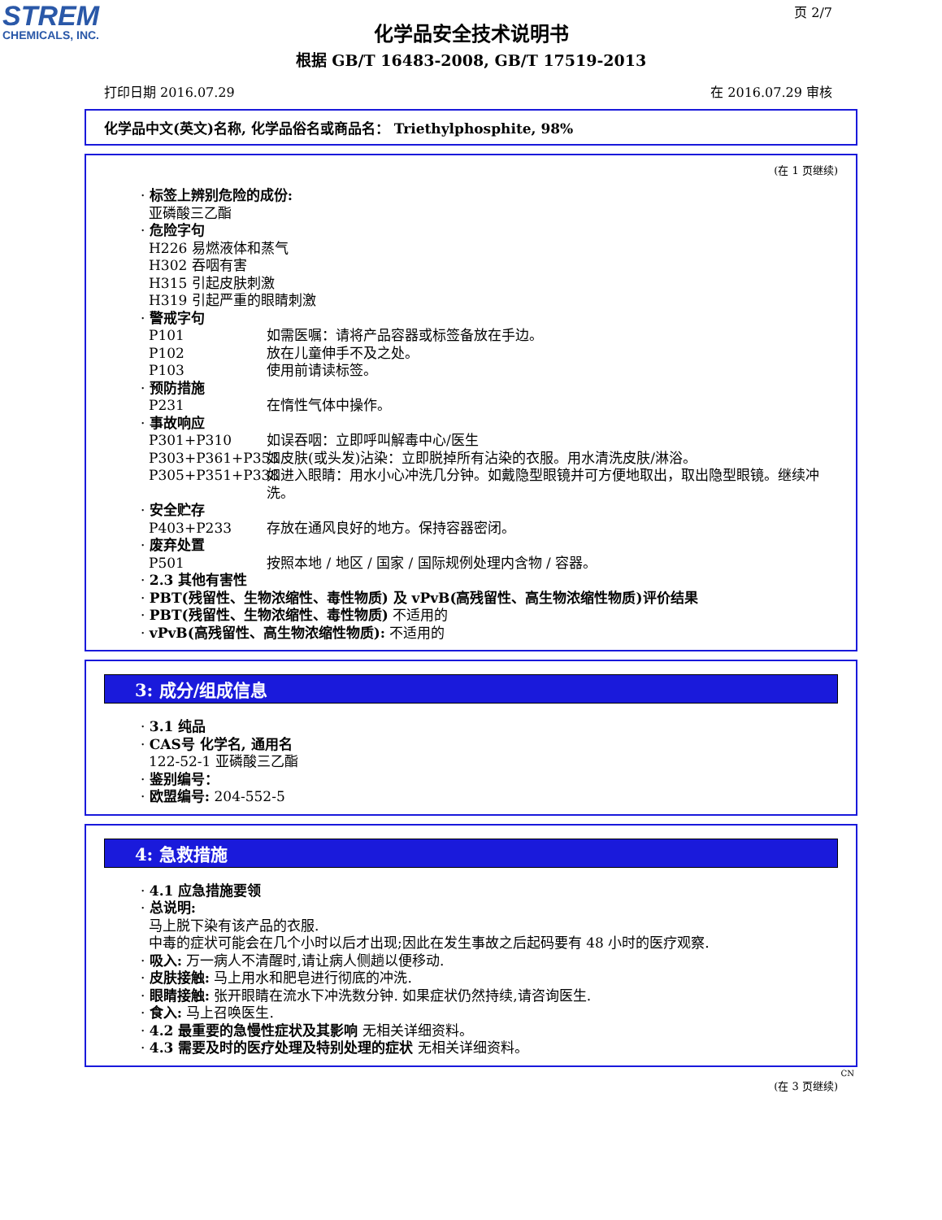STREM
CHEMICALS, INC.
页 2/7
化学品安全技术说明书
根据 GB/T 16483-2008, GB/T 17519-2013
打印日期 2016.07.29 在 2016.07.29 审核
化学品中文(英文)名称, 化学品俗名或商品名： Triethylphosphite, 98%
(在 1 页继续)
· 标签上辨别危险的成份:
亚磷酸三乙酯
· 危险字句
H226 易燃液体和蒸气
H302 吞咽有害
H315 引起皮肤刺激
H319 引起严重的眼睛刺激
· 警戒字句
P101 如需医嘱：请将产品容器或标签备放在手边。
P102 放在儿童伸手不及之处。
P103 使用前请读标签。
· 预防措施
P231 在惰性气体中操作。
· 事故响应
P301+P310 如误吞咽：立即呼叫解毒中心/医生
P303+P361+P353 如皮肤(或头发)沾染：立即脱掉所有沾染的衣服。用水清洗皮肤/淋浴。
P305+P351+P338 如进入眼睛：用水小心冲洗几分钟。如戴隐型眼镜并可方便地取出，取出隐型眼镜。继续冲洗。
· 安全贮存
P403+P233 存放在通风良好的地方。保持容器密闭。
· 废弃处置
P501 按照本地 / 地区 / 国家 / 国际规例处理内含物 / 容器。
· 2.3 其他有害性
· PBT(残留性、生物浓缩性、毒性物质) 及 vPvB(高残留性、高生物浓缩性物质)评价结果
· PBT(残留性、生物浓缩性、毒性物质) 不适用的
· vPvB(高残留性、高生物浓缩性物质): 不适用的
3: 成分/组成信息
· 3.1 纯品
· CAS号 化学名, 通用名
122-52-1 亚磷酸三乙酯
· 鉴别编号：
· 欧盟编号: 204-552-5
4: 急救措施
· 4.1 应急措施要领
· 总说明:
马上脱下染有该产品的衣服.
中毒的症状可能会在几个小时以后才出现;因此在发生事故之后起码要有 48 小时的医疗观察.
· 吸入: 万一病人不清醒时,请让病人侧趟以便移动.
· 皮肤接触: 马上用水和肥皂进行彻底的冲洗.
· 眼睛接触: 张开眼睛在流水下冲洗数分钟. 如果症状仍然持续,请咨询医生.
· 食入: 马上召唤医生.
· 4.2 最重要的急慢性症状及其影响 无相关详细资料。
· 4.3 需要及时的医疗处理及特别处理的症状 无相关详细资料。
CN
(在 3 页继续)